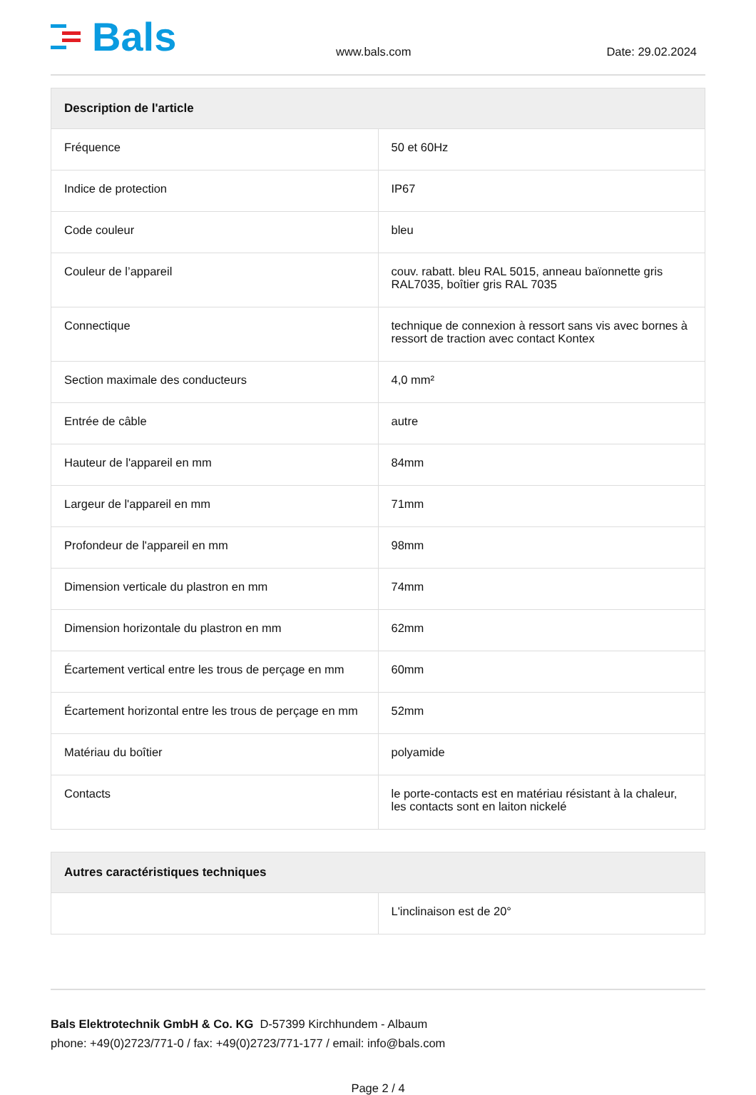Bals
www.bals.com
Date: 29.02.2024
| Description de l'article | |
| --- | --- |
| Fréquence | 50 et 60Hz |
| Indice de protection | IP67 |
| Code couleur | bleu |
| Couleur de l’appareil | couv. rabatt. bleu RAL 5015, anneau baïonnette gris RAL7035, boîtier gris RAL 7035 |
| Connectique | technique de connexion à ressort sans vis avec bornes à ressort de traction avec contact Kontex |
| Section maximale des conducteurs | 4,0 mm² |
| Entrée de câble | autre |
| Hauteur de l'appareil en mm | 84mm |
| Largeur de l'appareil en mm | 71mm |
| Profondeur de l'appareil en mm | 98mm |
| Dimension verticale du plastron en mm | 74mm |
| Dimension horizontale du plastron en mm | 62mm |
| Écartement vertical entre les trous de perçage en mm | 60mm |
| Écartement horizontal entre les trous de perçage en mm | 52mm |
| Matériau du boîtier | polyamide |
| Contacts | le porte-contacts est en matériau résistant à la chaleur, les contacts sont en laiton nickelé |
| Autres caractéristiques techniques | |
| --- | --- |
| | L'inclinaison est de 20° |
Bals Elektrotechnik GmbH & Co. KG D-57399 Kirchhundem - Albaum
phone: +49(0)2723/771-0 / fax: +49(0)2723/771-177 / email: info@bals.com
Page 2 / 4